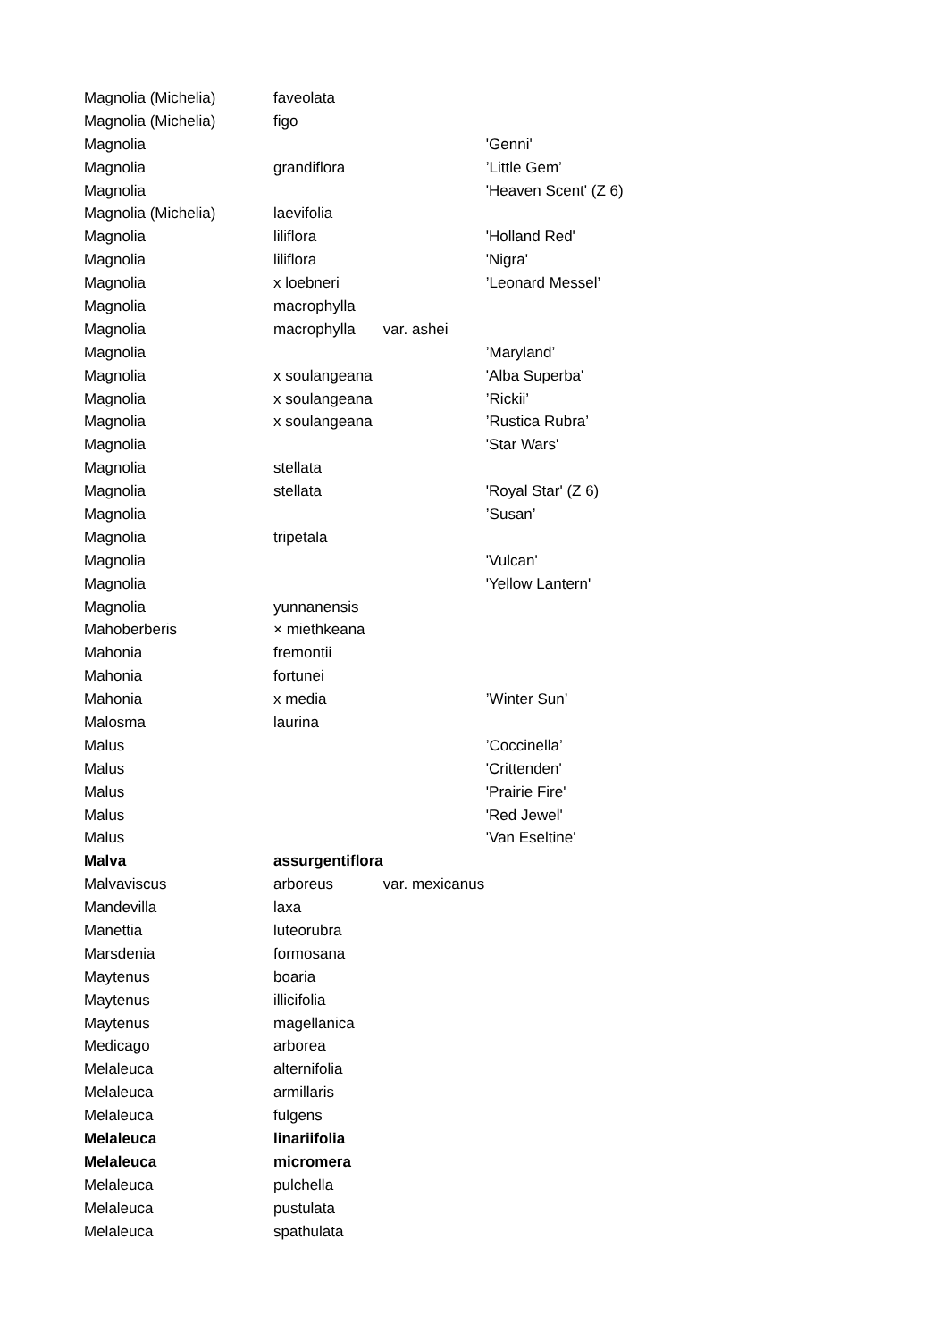| Magnolia (Michelia) | faveolata | | |
| Magnolia (Michelia) | figo | | |
| Magnolia | | | 'Genni' |
| Magnolia | grandiflora | | ’Little Gem’ |
| Magnolia | | | 'Heaven Scent' (Z 6) |
| Magnolia (Michelia) | laevifolia | | |
| Magnolia | liliflora | | 'Holland Red' |
| Magnolia | liliflora | | 'Nigra' |
| Magnolia | x loebneri | | ’Leonard Messel’ |
| Magnolia | macrophylla | | |
| Magnolia | macrophylla | var. ashei | |
| Magnolia | | | ’Maryland’ |
| Magnolia | x soulangeana | | 'Alba Superba' |
| Magnolia | x soulangeana | | ’Rickii’ |
| Magnolia | x soulangeana | | ’Rustica Rubra’ |
| Magnolia | | | 'Star Wars' |
| Magnolia | stellata | | |
| Magnolia | stellata | | 'Royal Star' (Z 6) |
| Magnolia | | | ’Susan’ |
| Magnolia | tripetala | | |
| Magnolia | | | 'Vulcan' |
| Magnolia | | | 'Yellow Lantern' |
| Magnolia | yunnanensis | | |
| Mahoberberis | × miethkeana | | |
| Mahonia | fremontii | | |
| Mahonia | fortunei | | |
| Mahonia | x media | | ’Winter Sun’ |
| Malosma | laurina | | |
| Malus | | | ’Coccinella’ |
| Malus | | | 'Crittenden' |
| Malus | | | 'Prairie Fire' |
| Malus | | | 'Red Jewel' |
| Malus | | | 'Van Eseltine' |
| Malva | assurgentiflora | | |
| Malvaviscus | arboreus | var. mexicanus | |
| Mandevilla | laxa | | |
| Manettia | luteorubra | | |
| Marsdenia | formosana | | |
| Maytenus | boaria | | |
| Maytenus | illicifolia | | |
| Maytenus | magellanica | | |
| Medicago | arborea | | |
| Melaleuca | alternifolia | | |
| Melaleuca | armillaris | | |
| Melaleuca | fulgens | | |
| Melaleuca | linariifolia | | |
| Melaleuca | micromera | | |
| Melaleuca | pulchella | | |
| Melaleuca | pustulata | | |
| Melaleuca | spathulata | | |